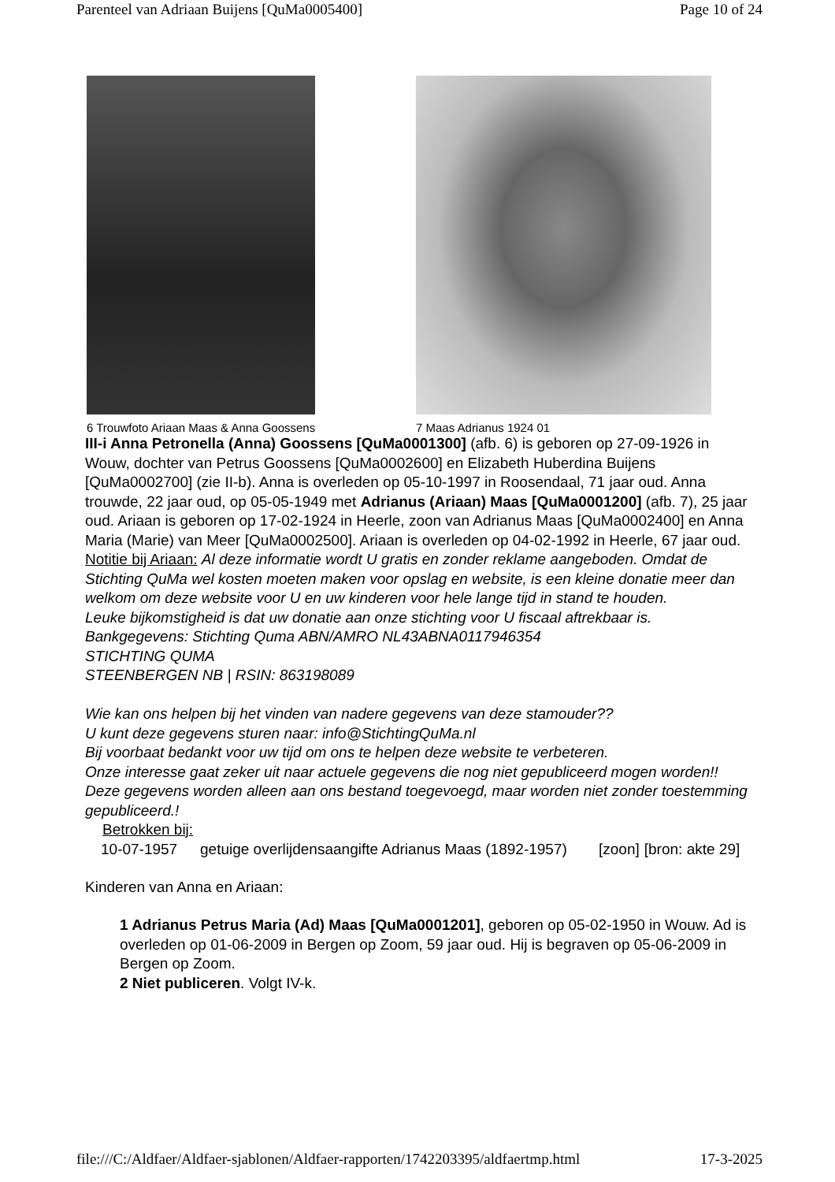Parenteel van Adriaan Buijens [QuMa0005400] Page 10 of 24
6 Trouwfoto Ariaan Maas & Anna Goossens 7 Maas Adrianus 1924 01
III-i Anna Petronella (Anna) Goossens [QuMa0001300] (afb. 6) is geboren op 27-09-1926 in Wouw, dochter van Petrus Goossens [QuMa0002600] en Elizabeth Huberdina Buijens [QuMa0002700] (zie II-b). Anna is overleden op 05-10-1997 in Roosendaal, 71 jaar oud. Anna trouwde, 22 jaar oud, op 05-05-1949 met Adrianus (Ariaan) Maas [QuMa0001200] (afb. 7), 25 jaar oud. Ariaan is geboren op 17-02-1924 in Heerle, zoon van Adrianus Maas [QuMa0002400] en Anna Maria (Marie) van Meer [QuMa0002500]. Ariaan is overleden op 04-02-1992 in Heerle, 67 jaar oud.
Notitie bij Ariaan: Al deze informatie wordt U gratis en zonder reklame aangeboden. Omdat de Stichting QuMa wel kosten moeten maken voor opslag en website, is een kleine donatie meer dan welkom om deze website voor U en uw kinderen voor hele lange tijd in stand te houden.
Leuke bijkomstigheid is dat uw donatie aan onze stichting voor U fiscaal aftrekbaar is.
Bankgegevens: Stichting Quma ABN/AMRO NL43ABNA0117946354
STICHTING QUMA
STEENBERGEN NB | RSIN: 863198089
Wie kan ons helpen bij het vinden van nadere gegevens van deze stamouder??
U kunt deze gegevens sturen naar: info@StichtingQuMa.nl
Bij voorbaat bedankt voor uw tijd om ons te helpen deze website te verbeteren.
Onze interesse gaat zeker uit naar actuele gegevens die nog niet gepubliceerd mogen worden!!
Deze gegevens worden alleen aan ons bestand toegevoegd, maar worden niet zonder toestemming gepubliceerd.!
Betrokken bij:
| 10-07-1957 | getuige overlijdensaangifte Adrianus Maas (1892-1957) | [zoon] | [bron: akte 29] |
Kinderen van Anna en Ariaan:
1 Adrianus Petrus Maria (Ad) Maas [QuMa0001201], geboren op 05-02-1950 in Wouw. Ad is overleden op 01-06-2009 in Bergen op Zoom, 59 jaar oud. Hij is begraven op 05-06-2009 in Bergen op Zoom.
2 Niet publiceren. Volgt IV-k.
file:///C:/Aldfaer/Aldfaer-sjablonen/Aldfaer-rapporten/1742203395/aldfaertmp.html 17-3-2025